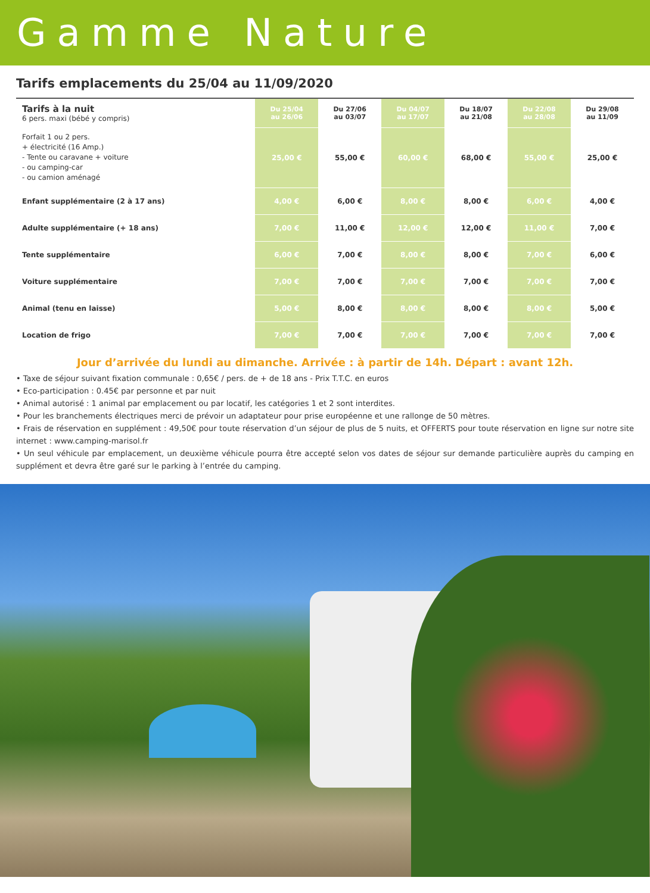Gamme Nature
Tarifs emplacements du 25/04 au 11/09/2020
| Tarifs à la nuit 6 pers. maxi (bébé y compris) | Du 25/04 au 26/06 | Du 27/06 au 03/07 | Du 04/07 au 17/07 | Du 18/07 au 21/08 | Du 22/08 au 28/08 | Du 29/08 au 11/09 |
| --- | --- | --- | --- | --- | --- | --- |
| Forfait 1 ou 2 pers. + électricité (16 Amp.) - Tente ou caravane + voiture - ou camping-car - ou camion aménagé | 25,00 € | 55,00 € | 60,00 € | 68,00 € | 55,00 € | 25,00 € |
| Enfant supplémentaire (2 à 17 ans) | 4,00 € | 6,00 € | 8,00 € | 8,00 € | 6,00 € | 4,00 € |
| Adulte supplémentaire (+ 18 ans) | 7,00 € | 11,00 € | 12,00 € | 12,00 € | 11,00 € | 7,00 € |
| Tente supplémentaire | 6,00 € | 7,00 € | 8,00 € | 8,00 € | 7,00 € | 6,00 € |
| Voiture supplémentaire | 7,00 € | 7,00 € | 7,00 € | 7,00 € | 7,00 € | 7,00 € |
| Animal (tenu en laisse) | 5,00 € | 8,00 € | 8,00 € | 8,00 € | 8,00 € | 5,00 € |
| Location de frigo | 7,00 € | 7,00 € | 7,00 € | 7,00 € | 7,00 € | 7,00 € |
Jour d’arrivée du lundi au dimanche. Arrivée : à partir de 14h. Départ : avant 12h.
• Taxe de séjour suivant fixation communale : 0,65€ / pers. de + de 18 ans - Prix T.T.C. en euros
• Eco-participation : 0.45€ par personne et par nuit
• Animal autorisé : 1 animal par emplacement ou par locatif, les catégories 1 et 2 sont interdites.
• Pour les branchements électriques merci de prévoir un adaptateur pour prise européenne et une rallonge de 50 mètres.
• Frais de réservation en supplément : 49,50€ pour toute réservation d’un séjour de plus de 5 nuits, et OFFERTS pour toute réservation en ligne sur notre site internet : www.camping-marisol.fr
• Un seul véhicule par emplacement, un deuxième véhicule pourra être accepté selon vos dates de séjour sur demande particulière auprès du camping en supplément et devra être garé sur le parking à l’entrée du camping.